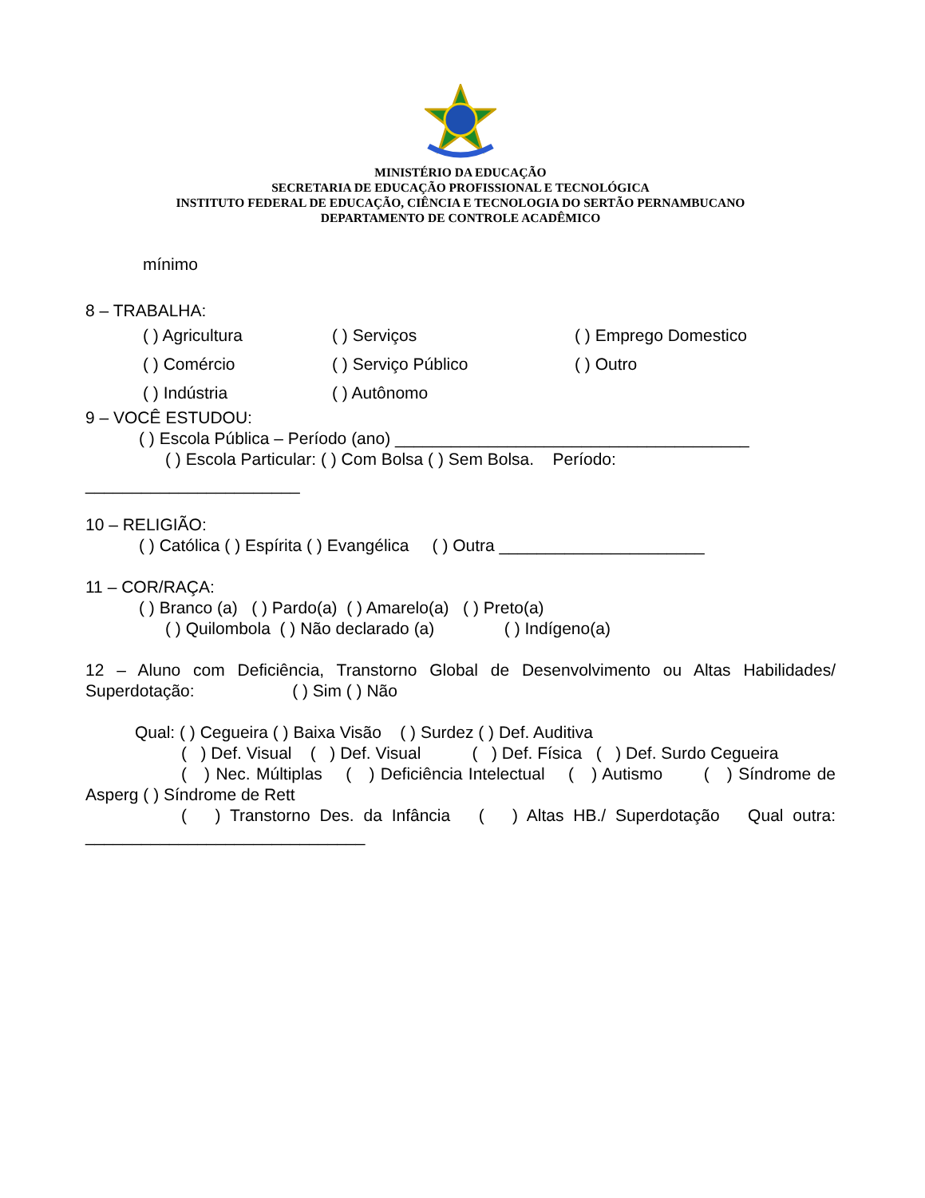MINISTÉRIO DA EDUCAÇÃO
SECRETARIA DE EDUCAÇÃO PROFISSIONAL E TECNOLÓGICA
INSTITUTO FEDERAL DE EDUCAÇÃO, CIÊNCIA E TECNOLOGIA DO SERTÃO PERNAMBUCANO
DEPARTAMENTO DE CONTROLE ACADÊMICO
mínimo
8 – TRABALHA:
( ) Agricultura ( ) Serviços ( ) Emprego Domestico
( ) Comércio ( ) Serviço Público ( ) Outro
( ) Indústria ( ) Autônomo
9 – VOCÊ ESTUDOU:
( ) Escola Pública – Período (ano) ______________________________________
( ) Escola Particular: ( ) Com Bolsa ( ) Sem Bolsa. Período:
_______________________
10 – RELIGIÃO:
( ) Católica ( ) Espírita ( ) Evangélica ( ) Outra ______________________
11 – COR/RAÇA:
( ) Branco (a) ( ) Pardo(a) ( ) Amarelo(a) ( ) Preto(a)
( ) Quilombola ( ) Não declarado (a) ( ) Indígeno(a)
12 – Aluno com Deficiência, Transtorno Global de Desenvolvimento ou Altas Habilidades/ Superdotação: ( ) Sim ( ) Não
Qual: ( ) Cegueira ( ) Baixa Visão ( ) Surdez ( ) Def. Auditiva
( ) Def. Visual ( ) Def. Visual ( ) Def. Física ( ) Def. Surdo Cegueira
( ) Nec. Múltiplas ( ) Deficiência Intelectual ( ) Autismo ( ) Síndrome de Asperg ( ) Síndrome de Rett
( ) Transtorno Des. da Infância ( ) Altas HB./ Superdotação Qual outra: ______________________________